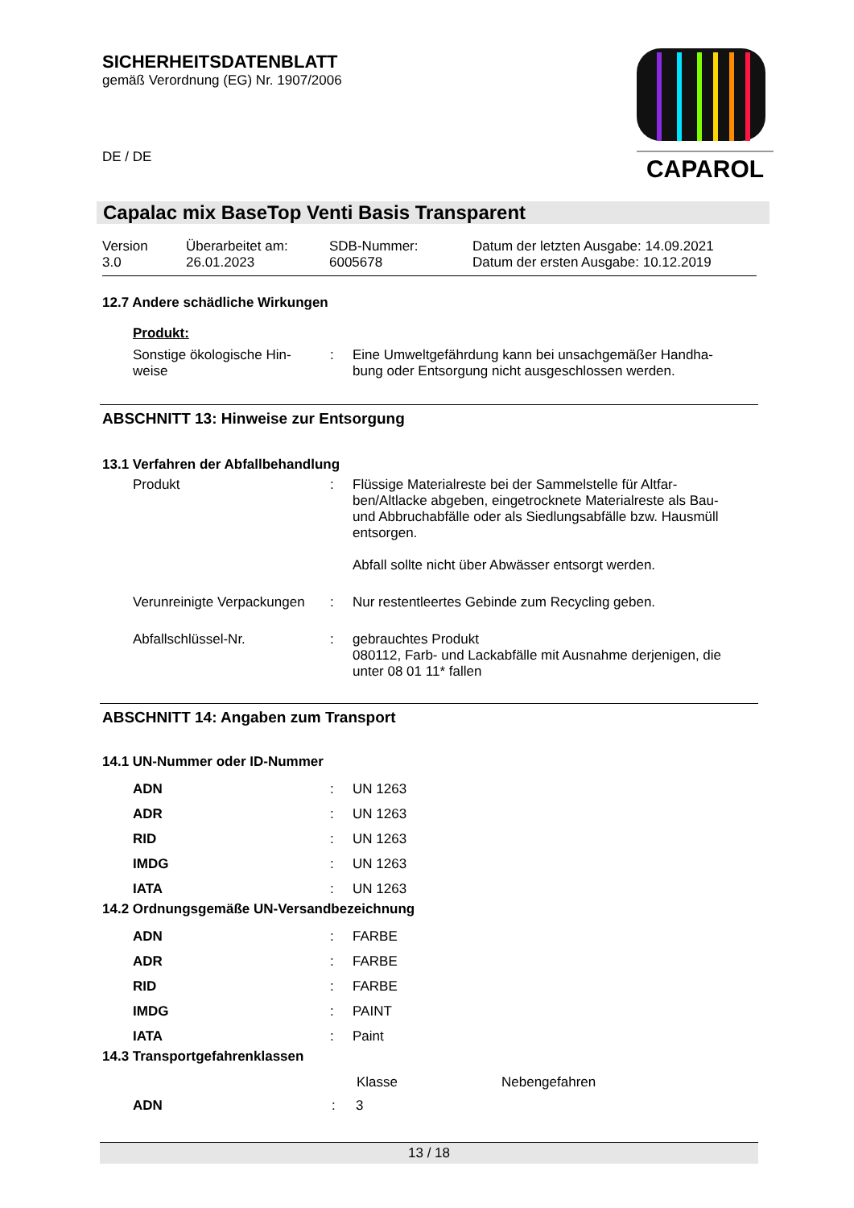SICHERHEITSDATENBLATT
gemäß Verordnung (EG) Nr. 1907/2006
DE / DE
CAPAROL
Capalac mix BaseTop Venti Basis Transparent
| Version 3.0 | Überarbeitet am: 26.01.2023 | SDB-Nummer: 6005678 | Datum der letzten Ausgabe: 14.09.2021 Datum der ersten Ausgabe: 10.12.2019 |
12.7 Andere schädliche Wirkungen
Produkt:
| Sonstige ökologische Hin- weise | : | Eine Umweltgefährdung kann bei unsachgemäßer Handha- bung oder Entsorgung nicht ausgeschlossen werden. |
ABSCHNITT 13: Hinweise zur Entsorgung
13.1 Verfahren der Abfallbehandlung
| Produkt | : | Flüssige Materialreste bei der Sammelstelle für Altfar- ben/Altlacke abgeben, eingetrocknete Materialreste als Bau- und Abbruchabfälle oder als Siedlungsabfälle bzw. Hausmüll entsorgen. Abfall sollte nicht über Abwässer entsorgt werden. |
| Verunreinigte Verpackungen | : | Nur restentleertes Gebinde zum Recycling geben. |
| Abfallschlüssel-Nr. | : | gebrauchtes Produkt 080112, Farb- und Lackabfälle mit Ausnahme derjenigen, die unter 08 01 11* fallen |
ABSCHNITT 14: Angaben zum Transport
14.1 UN-Nummer oder ID-Nummer
| ADN | : | UN 1263 |
| ADR | : | UN 1263 |
| RID | : | UN 1263 |
| IMDG | : | UN 1263 |
| IATA | : | UN 1263 |
14.2 Ordnungsgemäße UN-Versandbezeichnung
| ADN | : | FARBE |
| ADR | : | FARBE |
| RID | : | FARBE |
| IMDG | : | PAINT |
| IATA | : | Paint |
14.3 Transportgefahrenklassen
| | | Klasse | Nebengefahren |
| --- | --- | --- | --- |
| ADN | : | 3 | |
13 / 18